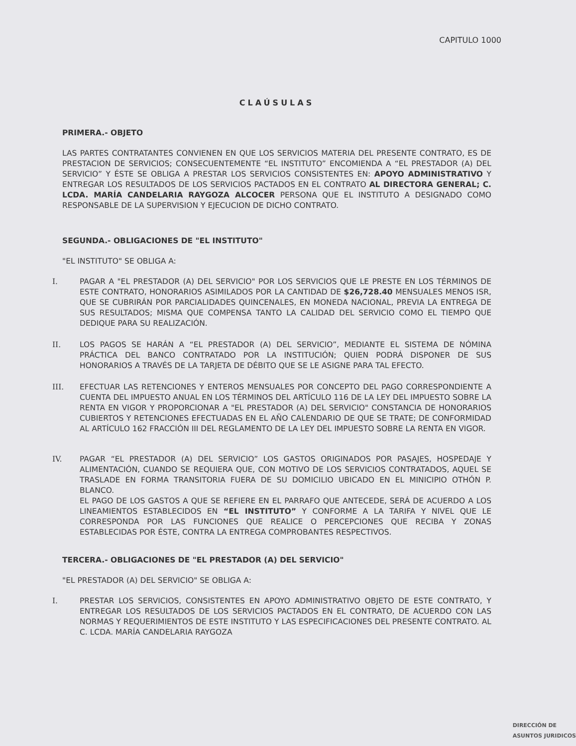CAPITULO 1000
CLAÚSULAS
PRIMERA.- OBJETO
LAS PARTES CONTRATANTES CONVIENEN EN QUE LOS SERVICIOS MATERIA DEL PRESENTE CONTRATO, ES DE PRESTACION DE SERVICIOS; CONSECUENTEMENTE “EL INSTITUTO” ENCOMIENDA A “EL PRESTADOR (A) DEL SERVICIO” Y ÉSTE SE OBLIGA A PRESTAR LOS SERVICIOS CONSISTENTES EN: APOYO ADMINISTRATIVO Y ENTREGAR LOS RESULTADOS DE LOS SERVICIOS PACTADOS EN EL CONTRATO AL DIRECTORA GENERAL; C. LCDA. MARÍA CANDELARIA RAYGOZA ALCOCER PERSONA QUE EL INSTITUTO A DESIGNADO COMO RESPONSABLE DE LA SUPERVISION Y EJECUCION DE DICHO CONTRATO.
SEGUNDA.- OBLIGACIONES DE "EL INSTITUTO"
"EL INSTITUTO" SE OBLIGA A:
I. PAGAR A "EL PRESTADOR (A) DEL SERVICIO" POR LOS SERVICIOS QUE LE PRESTE EN LOS TÉRMINOS DE ESTE CONTRATO, HONORARIOS ASIMILADOS POR LA CANTIDAD DE $26,728.40 MENSUALES MENOS ISR, QUE SE CUBRIRÁN POR PARCIALIDADES QUINCENALES, EN MONEDA NACIONAL, PREVIA LA ENTREGA DE SUS RESULTADOS; MISMA QUE COMPENSA TANTO LA CALIDAD DEL SERVICIO COMO EL TIEMPO QUE DEDIQUE PARA SU REALIZACIÓN.
II. LOS PAGOS SE HARÁN A “EL PRESTADOR (A) DEL SERVICIO”, MEDIANTE EL SISTEMA DE NÓMINA PRÁCTICA DEL BANCO CONTRATADO POR LA INSTITUCIÓN; QUIEN PODRÁ DISPONER DE SUS HONORARIOS A TRAVÉS DE LA TARJETA DE DÉBITO QUE SE LE ASIGNE PARA TAL EFECTO.
III. EFECTUAR LAS RETENCIONES Y ENTEROS MENSUALES POR CONCEPTO DEL PAGO CORRESPONDIENTE A CUENTA DEL IMPUESTO ANUAL EN LOS TÉRMINOS DEL ARTÍCULO 116 DE LA LEY DEL IMPUESTO SOBRE LA RENTA EN VIGOR Y PROPORCIONAR A "EL PRESTADOR (A) DEL SERVICIO" CONSTANCIA DE HONORARIOS CUBIERTOS Y RETENCIONES EFECTUADAS EN EL AÑO CALENDARIO DE QUE SE TRATE; DE CONFORMIDAD AL ARTÍCULO 162 FRACCIÓN III DEL REGLAMENTO DE LA LEY DEL IMPUESTO SOBRE LA RENTA EN VIGOR.
IV. PAGAR “EL PRESTADOR (A) DEL SERVICIO” LOS GASTOS ORIGINADOS POR PASAJES, HOSPEDAJE Y ALIMENTACIÓN, CUANDO SE REQUIERA QUE, CON MOTIVO DE LOS SERVICIOS CONTRATADOS, AQUEL SE TRASLADE EN FORMA TRANSITORIA FUERA DE SU DOMICILIO UBICADO EN EL MINICIPIO OTHÓN P. BLANCO.
EL PAGO DE LOS GASTOS A QUE SE REFIERE EN EL PARRAFO QUE ANTECEDE, SERÁ DE ACUERDO A LOS LINEAMIENTOS ESTABLECIDOS EN “EL INSTITUTO” Y CONFORME A LA TARIFA Y NIVEL QUE LE CORRESPONDA POR LAS FUNCIONES QUE REALICE O PERCEPCIONES QUE RECIBA Y ZONAS ESTABLECIDAS POR ÉSTE, CONTRA LA ENTREGA COMPROBANTES RESPECTIVOS.
TERCERA.- OBLIGACIONES DE "EL PRESTADOR (A) DEL SERVICIO"
"EL PRESTADOR (A) DEL SERVICIO" SE OBLIGA A:
I. PRESTAR LOS SERVICIOS, CONSISTENTES EN APOYO ADMINISTRATIVO OBJETO DE ESTE CONTRATO, Y ENTREGAR LOS RESULTADOS DE LOS SERVICIOS PACTADOS EN EL CONTRATO, DE ACUERDO CON LAS NORMAS Y REQUERIMIENTOS DE ESTE INSTITUTO Y LAS ESPECIFICACIONES DEL PRESENTE CONTRATO. AL C. LCDA. MARÍA CANDELARIA RAYGOZA
DIRECCIÓN DE
ASUNTOS JURIDICOS